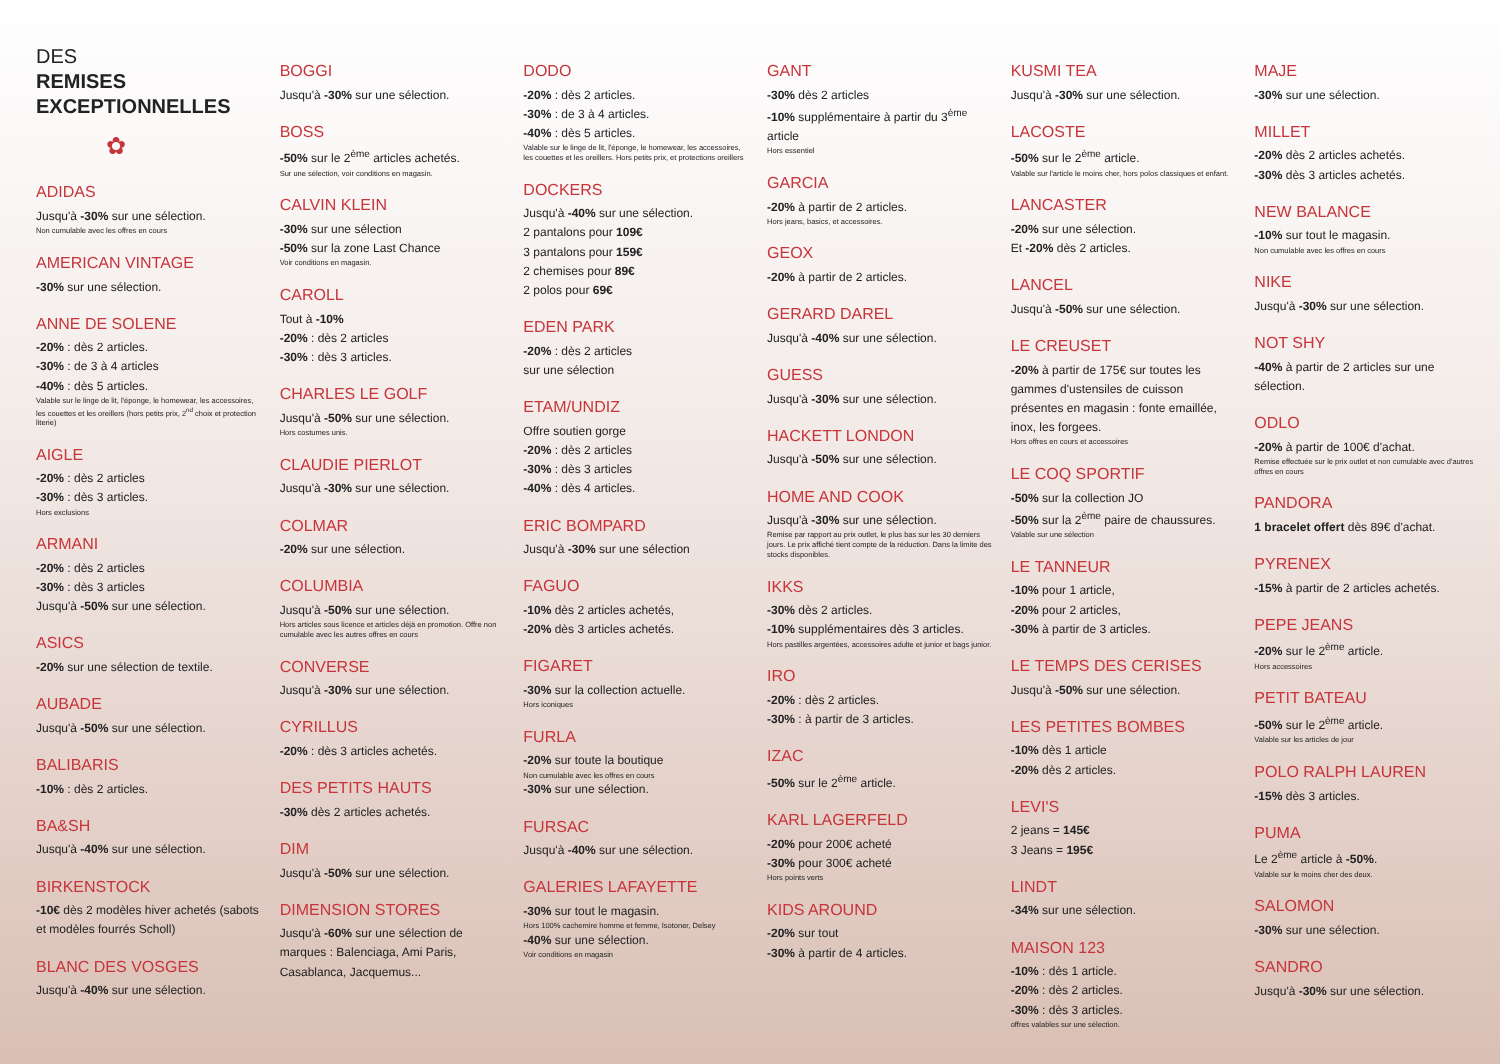DES
REMISES
EXCEPTIONNELLES
✿
ADIDAS
Jusqu'à -30% sur une sélection.
Non cumulable avec les offres en cours
AMERICAN VINTAGE
-30% sur une sélection.
ANNE DE SOLENE
-20% : dès 2 articles.
-30% : de 3 à 4 articles
-40% : dès 5 articles.
Valable sur le linge de lit, l'éponge, le homewear, les accessoires, les couettes et les oreillers (hors petits prix, 2<sup>nd</sup> choix et protection literie)
AIGLE
-20% : dès 2 articles
-30% : dès 3 articles.
Hors exclusions
ARMANI
-20% : dès 2 articles
-30% : dès 3 articles
Jusqu'à -50% sur une sélection.
ASICS
-20% sur une sélection de textile.
AUBADE
Jusqu'à -50% sur une sélection.
BALIBARIS
-10% : dès 2 articles.
BA&SH
Jusqu'à -40% sur une sélection.
BIRKENSTOCK
-10€ dès 2 modèles hiver achetés (sabots et modèles fourrés Scholl)
BLANC DES VOSGES
Jusqu'à -40% sur une sélection.
BOGGI
Jusqu'à -30% sur une sélection.
BOSS
-50% sur le 2<sup>ème</sup> articles achetés.
Sur une sélection, voir conditions en magasin.
CALVIN KLEIN
-30% sur une sélection
-50% sur la zone Last Chance
Voir conditions en magasin.
CAROLL
Tout à -10%
-20% : dès 2 articles
-30% : dès 3 articles.
CHARLES LE GOLF
Jusqu'à -50% sur une sélection.
Hors costumes unis.
CLAUDIE PIERLOT
Jusqu'à -30% sur une sélection.
COLMAR
-20% sur une sélection.
COLUMBIA
Jusqu'à -50% sur une sélection.
Hors articles sous licence et articles déjà en promotion. Offre non cumulable avec les autres offres en cours
CONVERSE
Jusqu'à -30% sur une sélection.
CYRILLUS
-20% : dès 3 articles achetés.
DES PETITS HAUTS
-30% dès 2 articles achetés.
DIM
Jusqu'à -50% sur une sélection.
DIMENSION STORES
Jusqu'à -60% sur une sélection de marques : Balenciaga, Ami Paris, Casablanca, Jacquemus...
DODO
-20% : dès 2 articles.
-30% : de 3 à 4 articles.
-40% : dès 5 articles.
Valable sur le linge de lit, l'éponge, le homewear, les accessoires, les couettes et les oreillers. Hors petits prix, et protections oreillers
DOCKERS
Jusqu'à -40% sur une sélection.
2 pantalons pour 109€
3 pantalons pour 159€
2 chemises pour 89€
2 polos pour 69€
EDEN PARK
-20% : dès 2 articles
sur une sélection
ETAM/UNDIZ
Offre soutien gorge
-20% : dès 2 articles
-30% : dès 3 articles
-40% : dès 4 articles.
ERIC BOMPARD
Jusqu'à -30% sur une sélection
FAGUO
-10% dès 2 articles achetés,
-20% dès 3 articles achetés.
FIGARET
-30% sur la collection actuelle.
Hors iconiques
FURLA
-20% sur toute la boutique
Non cumulable avec les offres en cours
-30% sur une sélection.
FURSAC
Jusqu'à -40% sur une sélection.
GALERIES LAFAYETTE
-30% sur tout le magasin.
Hors 100% cachemire homme et femme, Isotoner, Delsey
-40% sur une sélection.
Voir conditions en magasin
GANT
-30% dès 2 articles
-10% supplémentaire à partir du 3<sup>ème</sup> article
Hors essentiel
GARCIA
-20% à partir de 2 articles.
Hors jeans, basics, et accessoires.
GEOX
-20% à partir de 2 articles.
GERARD DAREL
Jusqu'à -40% sur une sélection.
GUESS
Jusqu'à -30% sur une sélection.
HACKETT LONDON
Jusqu'à -50% sur une sélection.
HOME AND COOK
Jusqu'à -30% sur une sélection.
Remise par rapport au prix outlet, le plus bas sur les 30 derniers jours. Le prix affiché tient compte de la réduction. Dans la limite des stocks disponibles.
IKKS
-30% dès 2 articles.
-10% supplémentaires dès 3 articles.
Hors pastilles argentées, accessoires adulte et junior et bags junior.
IRO
-20% : dès 2 articles.
-30% : à partir de 3 articles.
IZAC
-50% sur le 2<sup>ème</sup> article.
KARL LAGERFELD
-20% pour 200€ acheté
-30% pour 300€ acheté
Hors points verts
KIDS AROUND
-20% sur tout
-30% à partir de 4 articles.
KUSMI TEA
Jusqu'à -30% sur une sélection.
LACOSTE
-50% sur le 2<sup>ème</sup> article.
Valable sur l'article le moins cher, hors polos classiques et enfant.
LANCASTER
-20% sur une sélection.
Et -20% dès 2 articles.
LANCEL
Jusqu'à -50% sur une sélection.
LE CREUSET
-20% à partir de 175€ sur toutes les gammes d'ustensiles de cuisson présentes en magasin : fonte emaillée, inox, les forgees.
Hors offres en cours et accessoires
LE COQ SPORTIF
-50% sur la collection JO
-50% sur la 2<sup>ème</sup> paire de chaussures.
Valable sur une sélection
LE TANNEUR
-10% pour 1 article,
-20% pour 2 articles,
-30% à partir de 3 articles.
LE TEMPS DES CERISES
Jusqu'à -50% sur une sélection.
LES PETITES BOMBES
-10% dès 1 article
-20% dès 2 articles.
LEVI'S
2 jeans = 145€
3 Jeans = 195€
LINDT
-34% sur une sélection.
MAISON 123
-10% : dès 1 article.
-20% : dès 2 articles.
-30% : dès 3 articles.
offres valables sur une sélection.
MAJE
-30% sur une sélection.
MILLET
-20% dès 2 articles achetés.
-30% dès 3 articles achetés.
NEW BALANCE
-10% sur tout le magasin.
Non cumulable avec les offres en cours
NIKE
Jusqu'à -30% sur une sélection.
NOT SHY
-40% à partir de 2 articles sur une sélection.
ODLO
-20% à partir de 100€ d'achat.
Remise effectuée sur le prix outlet et non cumulable avec d'autres offres en cours
PANDORA
1 bracelet offert dès 89€ d'achat.
PYRENEX
-15% à partir de 2 articles achetés.
PEPE JEANS
-20% sur le 2<sup>ème</sup> article.
Hors accessoires
PETIT BATEAU
-50% sur le 2<sup>ème</sup> article.
Valable sur les articles de jour
POLO RALPH LAUREN
-15% dès 3 articles.
PUMA
Le 2<sup>ème</sup> article à -50%.
Valable sur le moins cher des deux.
SALOMON
-30% sur une sélection.
SANDRO
Jusqu'à -30% sur une sélection.